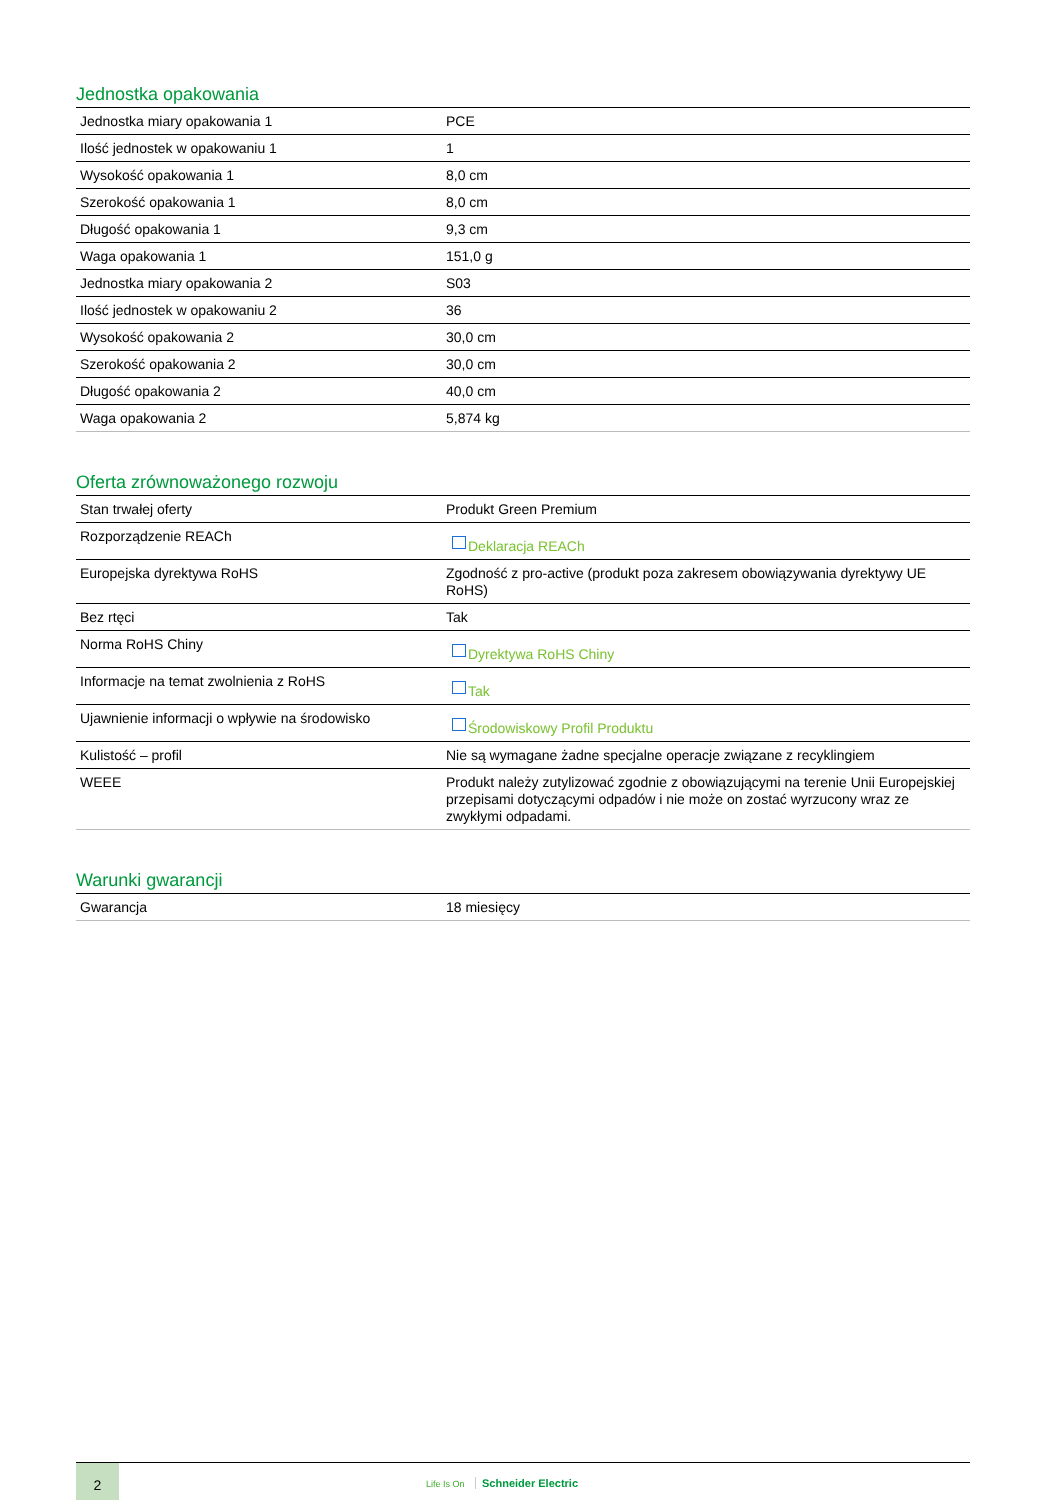Jednostka opakowania
| Jednostka miary opakowania 1 | PCE |
| Ilość jednostek w opakowaniu 1 | 1 |
| Wysokość opakowania 1 | 8,0 cm |
| Szerokość opakowania 1 | 8,0 cm |
| Długość opakowania 1 | 9,3 cm |
| Waga opakowania 1 | 151,0 g |
| Jednostka miary opakowania 2 | S03 |
| Ilość jednostek w opakowaniu 2 | 36 |
| Wysokość opakowania 2 | 30,0 cm |
| Szerokość opakowania 2 | 30,0 cm |
| Długość opakowania 2 | 40,0 cm |
| Waga opakowania 2 | 5,874 kg |
Oferta zrównoważonego rozwoju
| Stan trwałej oferty | Produkt Green Premium |
| Rozporządzenie REACh | Deklaracja REACh |
| Europejska dyrektywa RoHS | Zgodność z pro-active (produkt poza zakresem obowiązywania dyrektywy UE RoHS) |
| Bez rtęci | Tak |
| Norma RoHS Chiny | Dyrektywa RoHS Chiny |
| Informacje na temat zwolnienia z RoHS | Tak |
| Ujawnienie informacji o wpływie na środowisko | Środowiskowy Profil Produktu |
| Kulistość – profil | Nie są wymagane żadne specjalne operacje związane z recyklingiem |
| WEEE | Produkt należy zutylizować zgodnie z obowiązującymi na terenie Unii Europejskiej przepisami dotyczącymi odpadów i nie może on zostać wyrzucony wraz ze zwykłymi odpadami. |
Warunki gwarancji
| Gwarancja | 18 miesięcy |
2
Life Is On Schneider Electric